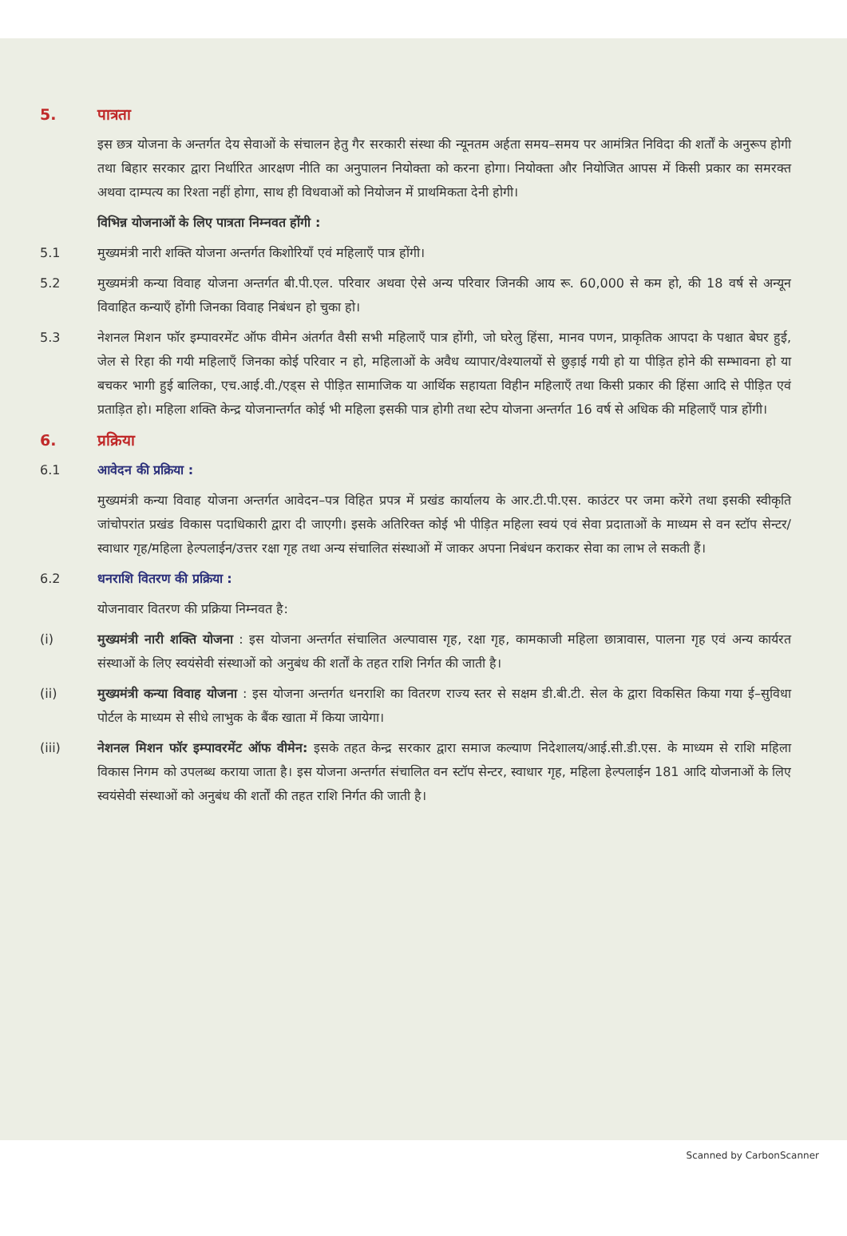5. पात्रता
इस छत्र योजना के अन्तर्गत देय सेवाओं के संचालन हेतु गैर सरकारी संस्था की न्यूनतम अर्हता समय–समय पर आमंत्रित निविदा की शर्तों के अनुरूप होगी तथा बिहार सरकार द्वारा निर्धारित आरक्षण नीति का अनुपालन नियोक्ता को करना होगा। नियोक्ता और नियोजित आपस में किसी प्रकार का समरक्त अथवा दाम्पत्य का रिश्ता नहीं होगा, साथ ही विधवाओं को नियोजन में प्राथमिकता देनी होगी।
विभिन्न योजनाओं के लिए पात्रता निम्नवत होंगी :
5.1 मुख्यमंत्री नारी शक्ति योजना अन्तर्गत किशोरियाँ एवं महिलाएँ पात्र होंगी।
5.2 मुख्यमंत्री कन्या विवाह योजना अन्तर्गत बी.पी.एल. परिवार अथवा ऐसे अन्य परिवार जिनकी आय रू. 60,000 से कम हो, की 18 वर्ष से अन्यून विवाहित कन्याएँ होंगी जिनका विवाह निबंधन हो चुका हो।
5.3 नेशनल मिशन फॉर इम्पावरमेंट ऑफ वीमेन अंतर्गत वैसी सभी महिलाएँ पात्र होंगी, जो घरेलु हिंसा, मानव पणन, प्राकृतिक आपदा के पश्चात बेघर हुई, जेल से रिहा की गयी महिलाएँ जिनका कोई परिवार न हो, महिलाओं के अवैध व्यापार/वेश्यालयों से छुड़ाई गयी हो या पीड़ित होने की सम्भावना हो या बचकर भागी हुई बालिका, एच.आई.वी./एड्स से पीड़ित सामाजिक या आर्थिक सहायता विहीन महिलाएँ तथा किसी प्रकार की हिंसा आदि से पीड़ित एवं प्रताड़ित हो। महिला शक्ति केन्द्र योजनान्तर्गत कोई भी महिला इसकी पात्र होगी तथा स्टेप योजना अन्तर्गत 16 वर्ष से अधिक की महिलाएँ पात्र होंगी।
6. प्रक्रिया
6.1 आवेदन की प्रक्रिया :
मुख्यमंत्री कन्या विवाह योजना अन्तर्गत आवेदन–पत्र विहित प्रपत्र में प्रखंड कार्यालय के आर.टी.पी.एस. काउंटर पर जमा करेंगे तथा इसकी स्वीकृति जांचोपरांत प्रखंड विकास पदाधिकारी द्वारा दी जाएगी। इसके अतिरिक्त कोई भी पीड़ित महिला स्वयं एवं सेवा प्रदाताओं के माध्यम से वन स्टॉप सेन्टर/स्वाधार गृह/महिला हेल्पलाईन/उत्तर रक्षा गृह तथा अन्य संचालित संस्थाओं में जाकर अपना निबंधन कराकर सेवा का लाभ ले सकती हैं।
6.2 धनराशि वितरण की प्रक्रिया :
योजनावार वितरण की प्रक्रिया निम्नवत है:
(i) मुख्यमंत्री नारी शक्ति योजना : इस योजना अन्तर्गत संचालित अल्पावास गृह, रक्षा गृह, कामकाजी महिला छात्रावास, पालना गृह एवं अन्य कार्यरत संस्थाओं के लिए स्वयंसेवी संस्थाओं को अनुबंध की शर्तों के तहत राशि निर्गत की जाती है।
(ii) मुख्यमंत्री कन्या विवाह योजना : इस योजना अन्तर्गत धनराशि का वितरण राज्य स्तर से सक्षम डी.बी.टी. सेल के द्वारा विकसित किया गया ई–सुविधा पोर्टल के माध्यम से सीधे लाभुक के बैंक खाता में किया जायेगा।
(iii) नेशनल मिशन फॉर इम्पावरमेंट ऑफ वीमेन: इसके तहत केन्द्र सरकार द्वारा समाज कल्याण निदेशालय/आई.सी.डी.एस. के माध्यम से राशि महिला विकास निगम को उपलब्ध कराया जाता है। इस योजना अन्तर्गत संचालित वन स्टॉप सेन्टर, स्वाधार गृह, महिला हेल्पलाईन 181 आदि योजनाओं के लिए स्वयंसेवी संस्थाओं को अनुबंध की शर्तों की तहत राशि निर्गत की जाती है।
Scanned by CarbonScanner